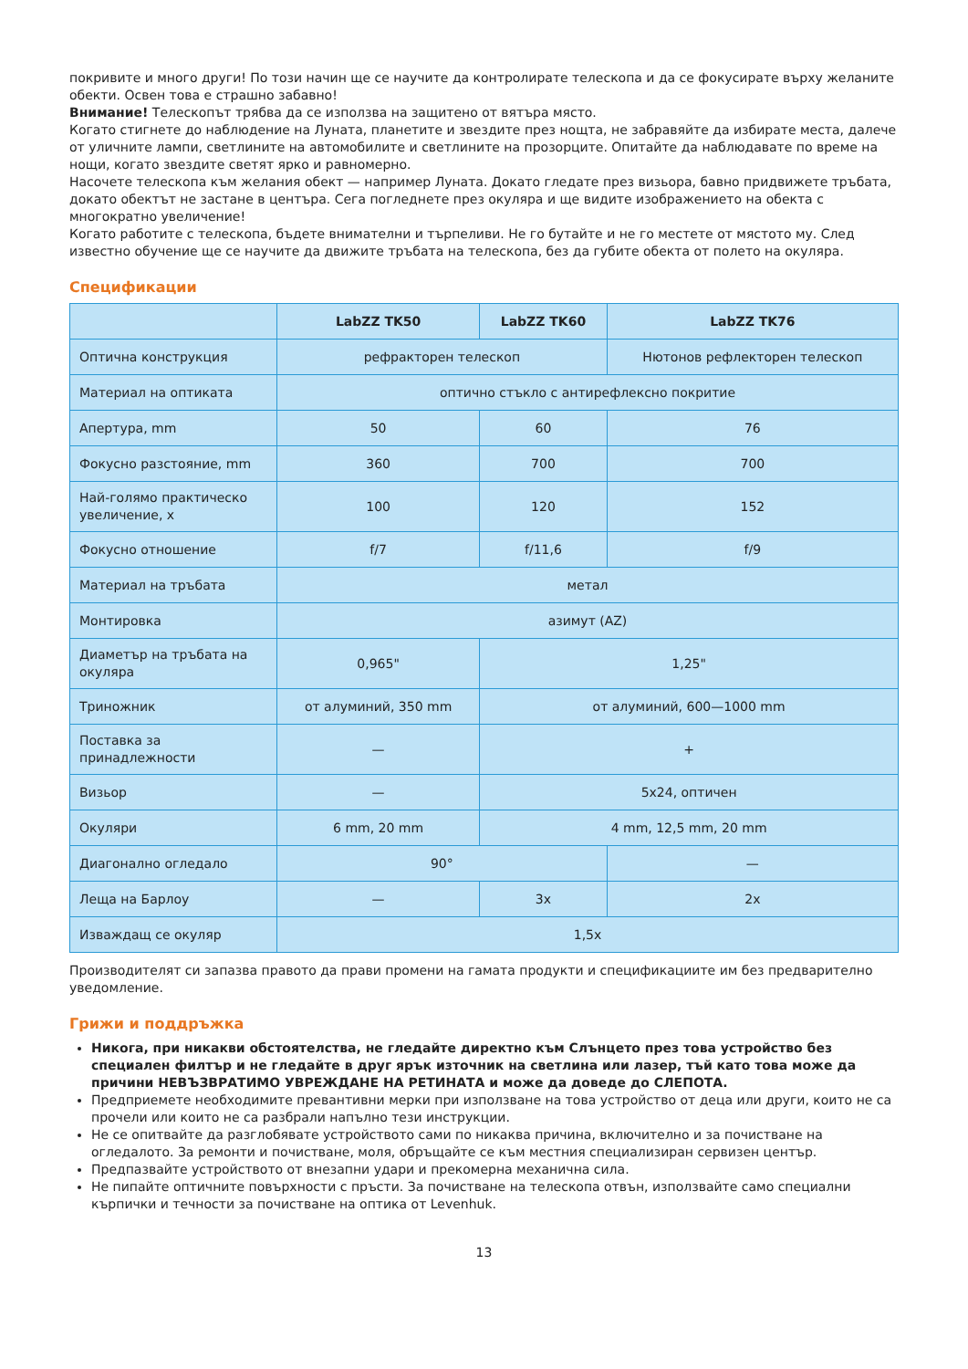покривите и много други! По този начин ще се научите да контролирате телескопа и да се фокусирате върху желаните обекти. Освен това е страшно забавно!
Внимание! Телескопът трябва да се използва на защитено от вятъра място.
Когато стигнете до наблюдение на Луната, планетите и звездите през нощта, не забравяйте да избирате места, далече от уличните лампи, светлините на автомобилите и светлините на прозорците. Опитайте да наблюдавате по време на нощи, когато звездите светят ярко и равномерно.
Насочете телескопа към желания обект — например Луната. Докато гледате през визьора, бавно придвижете тръбата, докато обектът не застане в центъра. Сега погледнете през окуляра и ще видите изображението на обекта с многократно увеличение!
Когато работите с телескопа, бъдете внимателни и търпеливи. Не го бутайте и не го местете от мястото му. След известно обучение ще се научите да движите тръбата на телескопа, без да губите обекта от полето на окуляра.
Спецификации
| | LabZZ TK50 | LabZZ TK60 | LabZZ TK76 |
| --- | --- | --- | --- |
| Оптична конструкция | рефракторен телескоп | | Нютонов рефлекторен телескоп |
| Материал на оптиката | оптично стъкло с антирефлексно покритие | | |
| Апертура, mm | 50 | 60 | 76 |
| Фокусно разстояние, mm | 360 | 700 | 700 |
| Най-голямо практическо увеличение, x | 100 | 120 | 152 |
| Фокусно отношение | f/7 | f/11,6 | f/9 |
| Материал на тръбата | метал | | |
| Монтировка | азимут (AZ) | | |
| Диаметър на тръбата на окуляра | 0,965" | 1,25" | |
| Триножник | от алуминий, 350 mm | от алуминий, 600—1000 mm | |
| Поставка за принадлежности | — | + | |
| Визьор | — | 5x24, оптичен | |
| Окуляри | 6 mm, 20 mm | 4 mm, 12,5 mm, 20 mm | |
| Диагонално огледало | 90° | | — |
| Леща на Барлоу | — | 3x | 2x |
| Изваждащ се окуляр | 1,5x | | |
Производителят си запазва правото да прави промени на гамата продукти и спецификациите им без предварително уведомление.
Грижи и поддръжка
Никога, при никакви обстоятелства, не гледайте директно към Слънцето през това устройство без специален филтър и не гледайте в друг ярък източник на светлина или лазер, тъй като това може да причини НЕВЪЗВРАТИМО УВРЕЖДАНЕ НА РЕТИНАТА и може да доведе до СЛЕПОТА.
Предприемете необходимите превантивни мерки при използване на това устройство от деца или други, които не са прочели или които не са разбрали напълно тези инструкции.
Не се опитвайте да разглобявате устройството сами по никаква причина, включително и за почистване на огледалото. За ремонти и почистване, моля, обръщайте се към местния специализиран сервизен център.
Предпазвайте устройството от внезапни удари и прекомерна механична сила.
Не пипайте оптичните повърхности с пръсти. За почистване на телескопа отвън, използвайте само специални кърпички и течности за почистване на оптика от Levenhuk.
13